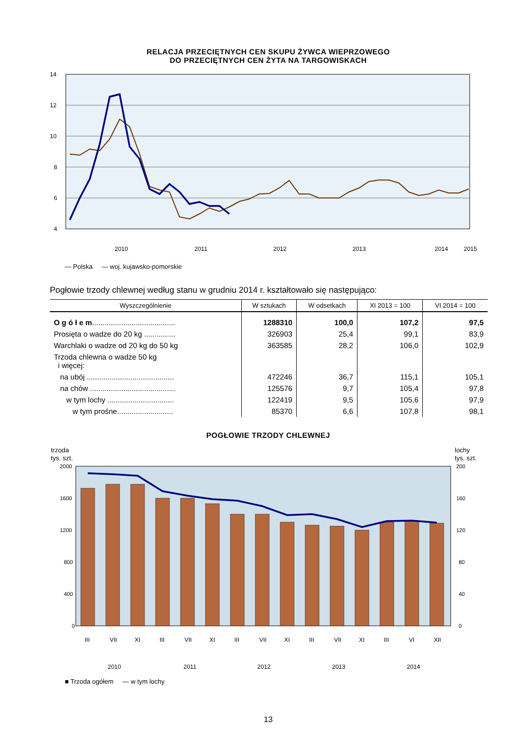RELACJA PRZECIĘTNYCH CEN SKUPU ŻYWCA WIEPRZOWEGO
DO PRZECIĘTNYCH CEN ŻYTA NA TARGOWISKACH
14
12
10
8
6
4
2010
2011
2012
2013
2014
2015
— Polska — woj. kujawsko-pomorskie
Pogłowie trzody chlewnej według stanu w grudniu 2014 r. kształtowało się następująco:
| Wyszczególnienie | W sztukach | W odsetkach | XI 2013 = 100 | VI 2014 = 100 |
| --- | --- | --- | --- | --- |
| O g ó ł e m ........................................ | 1288310 | 100,0 | 107,2 | 97,5 |
| Prosięta o wadze do 20 kg ............... | 326903 | 25,4 | 99,1 | 83,9 |
| Warchlaki o wadze od 20 kg do 50 kg | 363585 | 28,2 | 106,0 | 102,9 |
| Trzoda chlewna o wadze 50 kg i więcej: | | | | |
| na ubój .......................................... | 472246 | 36,7 | 115,1 | 105,1 |
| na chów ......................................... | 125576 | 9,7 | 105,4 | 97,8 |
| w tym lochy ................................ | 122419 | 9,5 | 105,6 | 97,9 |
| w tym prośne........................... | 85370 | 6,6 | 107,8 | 98,1 |
POGŁOWIE TRZODY CHLEWNEJ
trzoda
tys. szt.
lochy
tys. szt.
2000
1600
1200
800
400
0
200
160
120
80
40
0
III
VII
XI
III
VII
XI
III
VII
XI
III
VII
XI
III
VI
XII
2010
2011
2012
2013
2014
■ Trzoda ogółem — w tym lochy
13